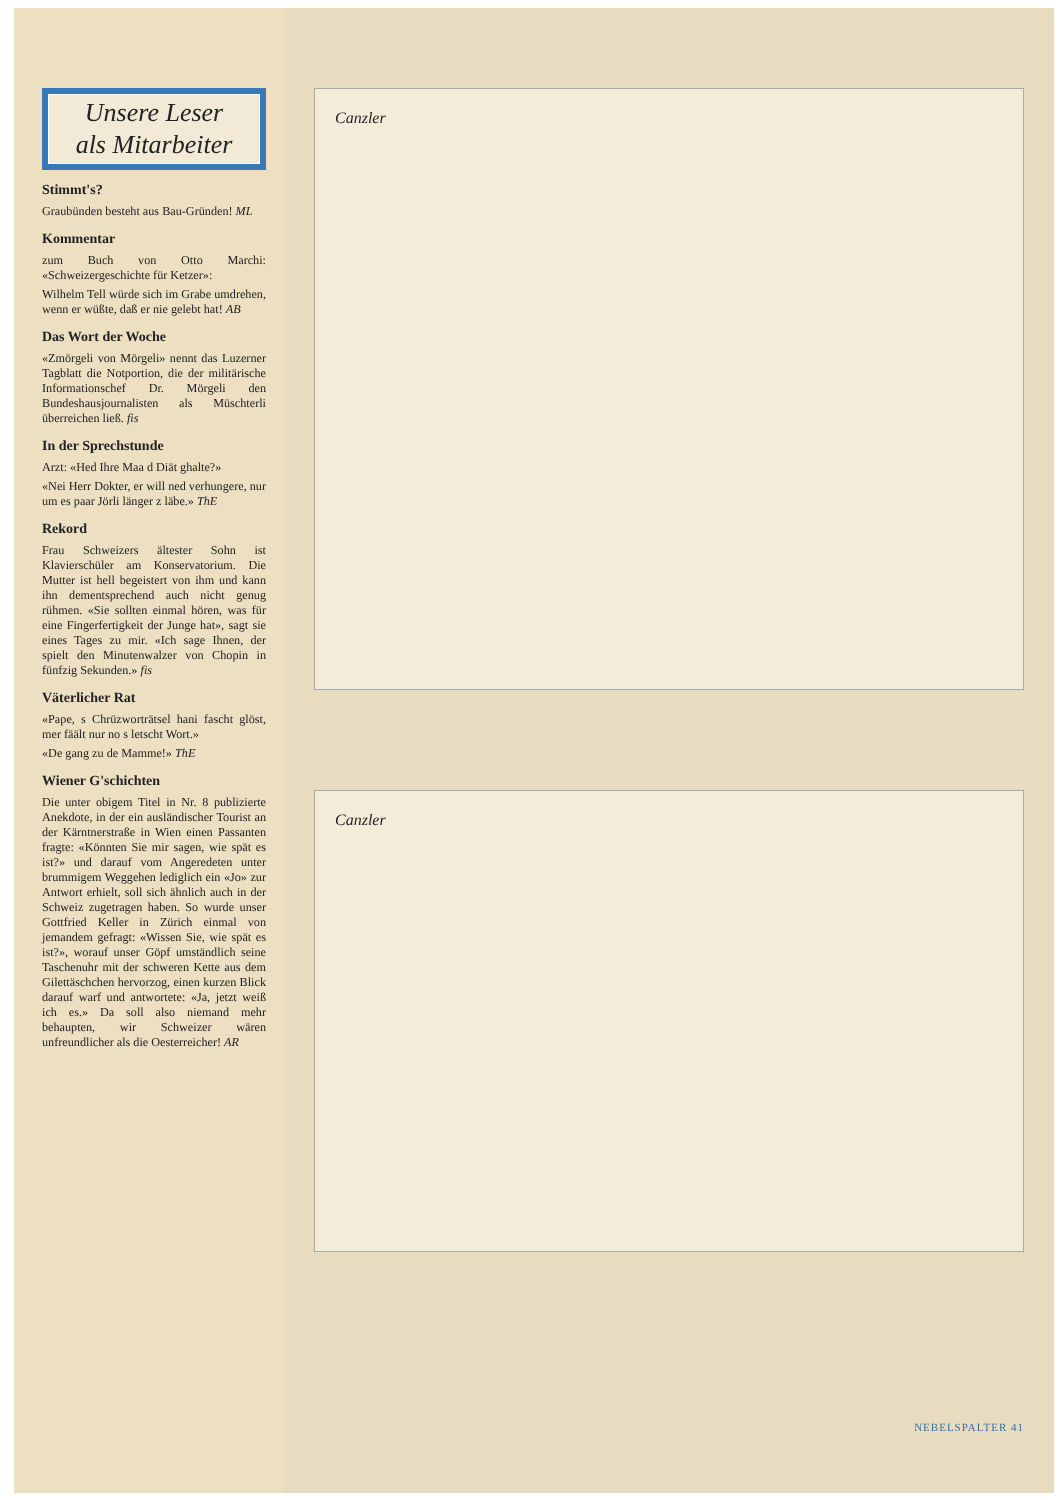Unsere Leser
als Mitarbeiter
Stimmt's?
Graubünden besteht aus Bau-Gründen! ML
Kommentar
zum Buch von Otto Marchi: «Schweizergeschichte für Ketzer»:
Wilhelm Tell würde sich im Grabe umdrehen, wenn er wüßte, daß er nie gelebt hat! AB
Das Wort der Woche
«Zmörgeli von Mörgeli» nennt das Luzerner Tagblatt die Notportion, die der militärische Informationschef Dr. Mörgeli den Bundeshausjournalisten als Müschterli überreichen ließ. fis
In der Sprechstunde
Arzt: «Hed Ihre Maa d Diät ghalte?»
«Nei Herr Dokter, er will ned verhungere, nur um es paar Jörli länger z läbe.» ThE
Rekord
Frau Schweizers ältester Sohn ist Klavierschüler am Konservatorium. Die Mutter ist hell begeistert von ihm und kann ihn dementsprechend auch nicht genug rühmen. «Sie sollten einmal hören, was für eine Fingerfertigkeit der Junge hat», sagt sie eines Tages zu mir. «Ich sage Ihnen, der spielt den Minutenwalzer von Chopin in fünfzig Sekunden.» fis
Väterlicher Rat
«Pape, s Chrüzworträtsel hani fascht glöst, mer fäält nur no s letscht Wort.»
«De gang zu de Mamme!» ThE
Wiener G'schichten
Die unter obigem Titel in Nr. 8 publizierte Anekdote, in der ein ausländischer Tourist an der Kärntnerstraße in Wien einen Passanten fragte: «Könnten Sie mir sagen, wie spät es ist?» und darauf vom Angeredeten unter brummigem Weggehen lediglich ein «Jo» zur Antwort erhielt, soll sich ähnlich auch in der Schweiz zugetragen haben. So wurde unser Gottfried Keller in Zürich einmal von jemandem gefragt: «Wissen Sie, wie spät es ist?», worauf unser Göpf umständlich seine Taschenuhr mit der schweren Kette aus dem Gilettäschchen hervorzog, einen kurzen Blick darauf warf und antwortete: «Ja, jetzt weiß ich es.» Da soll also niemand mehr behaupten, wir Schweizer wären unfreundlicher als die Oesterreicher! AR
Canzler
Canzler
NEBELSPALTER 41